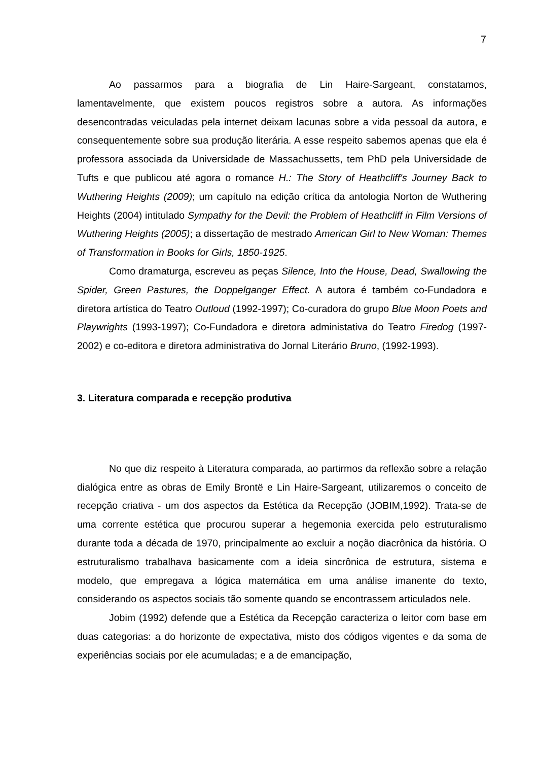7
Ao passarmos para a biografia de Lin Haire-Sargeant, constatamos, lamentavelmente, que existem poucos registros sobre a autora. As informações desencontradas veiculadas pela internet deixam lacunas sobre a vida pessoal da autora, e consequentemente sobre sua produção literária. A esse respeito sabemos apenas que ela é professora associada da Universidade de Massachussetts, tem PhD pela Universidade de Tufts e que publicou até agora o romance H.: The Story of Heathcliff's Journey Back to Wuthering Heights (2009); um capítulo na edição crítica da antologia Norton de Wuthering Heights (2004) intitulado Sympathy for the Devil: the Problem of Heathcliff in Film Versions of Wuthering Heights (2005); a dissertação de mestrado American Girl to New Woman: Themes of Transformation in Books for Girls, 1850-1925.
Como dramaturga, escreveu as peças Silence, Into the House, Dead, Swallowing the Spider, Green Pastures, the Doppelganger Effect. A autora é também co-Fundadora e diretora artística do Teatro Outloud (1992-1997); Co-curadora do grupo Blue Moon Poets and Playwrights (1993-1997); Co-Fundadora e diretora administativa do Teatro Firedog (1997-2002) e co-editora e diretora administrativa do Jornal Literário Bruno, (1992-1993).
3. Literatura comparada e recepção produtiva
No que diz respeito à Literatura comparada, ao partirmos da reflexão sobre a relação dialógica entre as obras de Emily Brontë e Lin Haire-Sargeant, utilizaremos o conceito de recepção criativa - um dos aspectos da Estética da Recepção (JOBIM,1992). Trata-se de uma corrente estética que procurou superar a hegemonia exercida pelo estruturalismo durante toda a década de 1970, principalmente ao excluir a noção diacrônica da história. O estruturalismo trabalhava basicamente com a ideia sincrônica de estrutura, sistema e modelo, que empregava a lógica matemática em uma análise imanente do texto, considerando os aspectos sociais tão somente quando se encontrassem articulados nele.
Jobim (1992) defende que a Estética da Recepção caracteriza o leitor com base em duas categorias: a do horizonte de expectativa, misto dos códigos vigentes e da soma de experiências sociais por ele acumuladas; e a de emancipação,